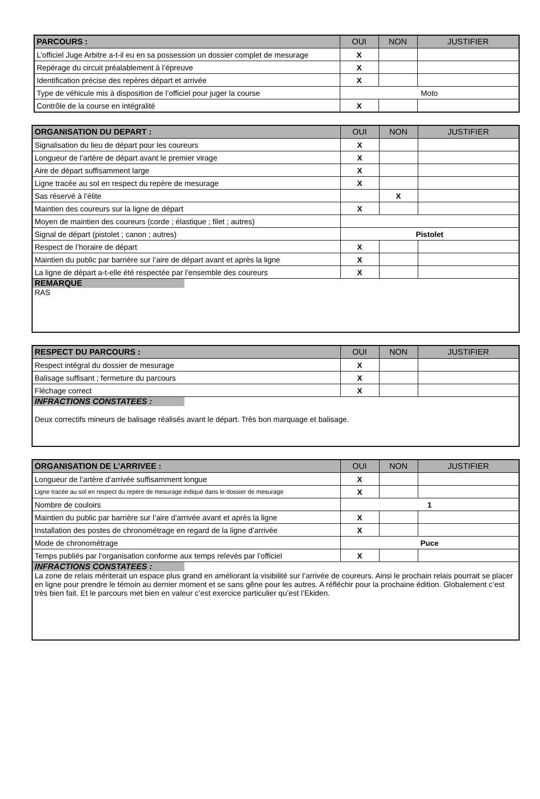| PARCOURS : | OUI | NON | JUSTIFIER |
| --- | --- | --- | --- |
| L’officiel Juge Arbitre a-t-il eu en sa possession un dossier complet de mesurage | X | | |
| Repérage du circuit préalablement à l’épreuve | X | | |
| Identification précise des repères départ et arrivée | X | | |
| Type de véhicule mis à disposition de l’officiel pour juger la course | Moto | | |
| Contrôle de la course en intégralité | X | | |
| ORGANISATION DU DEPART : | OUI | NON | JUSTIFIER |
| --- | --- | --- | --- |
| Signalisation du lieu de départ pour les coureurs | X | | |
| Longueur de l’artère de départ avant le premier virage | X | | |
| Aire de départ suffisamment large | X | | |
| Ligne tracée au sol en respect du repère de mesurage | X | | |
| Sas réservé à l’élite | | X | |
| Maintien des coureurs sur la ligne de départ | X | | |
| Moyen de maintien des coureurs (corde ; élastique ; filet ; autres) | | | |
| Signal de départ (pistolet ; canon ; autres) | Pistolet | | |
| Respect de l’horaire de départ | X | | |
| Maintien du public par barrière sur l’aire de départ avant et après la ligne | X | | |
| La ligne de départ a-t-elle été respectée par l’ensemble des coureurs | X | | |
| REMARQUE RAS | | | |
| RESPECT DU PARCOURS : | OUI | NON | JUSTIFIER |
| --- | --- | --- | --- |
| Respect intégral du dossier de mesurage | X | | |
| Balisage suffisant ; fermeture du parcours | X | | |
| Fléchage correct | X | | |
| INFRACTIONS CONSTATEES : Deux correctifs mineurs de balisage réalisés avant le départ. Très bon marquage et balisage. | | | |
| ORGANISATION DE L’ARRIVEE : | OUI | NON | JUSTIFIER |
| --- | --- | --- | --- |
| Longueur de l’artère d’arrivée suffisamment longue | X | | |
| Ligne tracée au sol en respect du repère de mesurage indiqué dans le dossier de mesurage | X | | |
| Nombre de couloirs | 1 | | |
| Maintien du public par barrière sur l’aire d’arrivée avant et après la ligne | X | | |
| Installation des postes de chronométrage en regard de la ligne d’arrivée | X | | |
| Mode de chronométrage | Puce | | |
| Temps publiés par l’organisation conforme aux temps relevés par l’officiel | X | | |
| INFRACTIONS CONSTATEES : La zone de relais mériterait un espace plus grand en améliorant la visibilité sur l’arrivée de coureurs. Ainsi le prochain relais pourrait se placer en ligne pour prendre le témoin au dernier moment et se sans gêne pour les autres. A réfléchir pour la prochaine édition. Globalement c’est très bien fait. Et le parcours met bien en valeur c’est exercice particulier qu’est l’Ekiden. | | | |